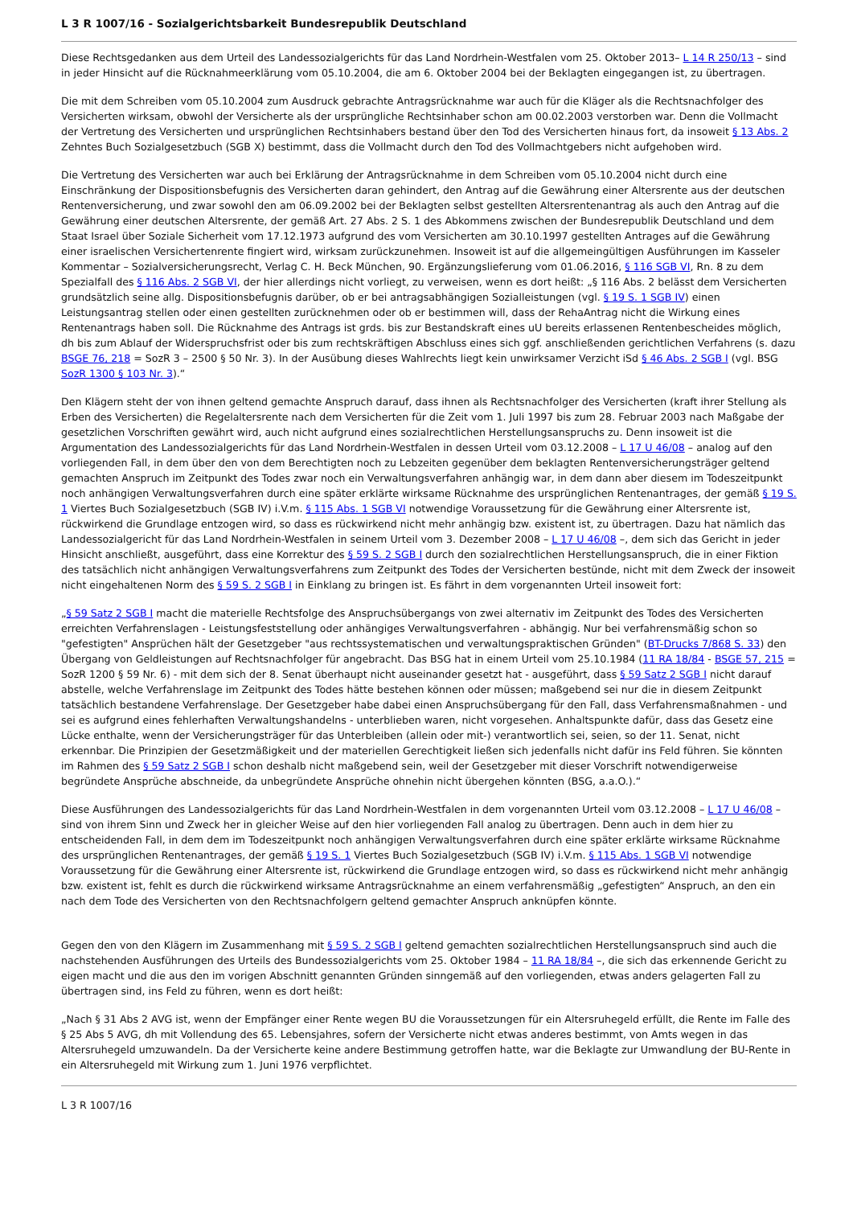L 3 R 1007/16 - Sozialgerichtsbarkeit Bundesrepublik Deutschland
Diese Rechtsgedanken aus dem Urteil des Landessozialgerichts für das Land Nordrhein-Westfalen vom 25. Oktober 2013– L 14 R 250/13 – sind in jeder Hinsicht auf die Rücknahmeerklärung vom 05.10.2004, die am 6. Oktober 2004 bei der Beklagten eingegangen ist, zu übertragen.
Die mit dem Schreiben vom 05.10.2004 zum Ausdruck gebrachte Antragsrücknahme war auch für die Kläger als die Rechtsnachfolger des Versicherten wirksam, obwohl der Versicherte als der ursprüngliche Rechtsinhaber schon am 00.02.2003 verstorben war. Denn die Vollmacht der Vertretung des Versicherten und ursprünglichen Rechtsinhabers bestand über den Tod des Versicherten hinaus fort, da insoweit § 13 Abs. 2 Zehntes Buch Sozialgesetzbuch (SGB X) bestimmt, dass die Vollmacht durch den Tod des Vollmachtgebers nicht aufgehoben wird.
Die Vertretung des Versicherten war auch bei Erklärung der Antragsrücknahme in dem Schreiben vom 05.10.2004 nicht durch eine Einschränkung der Dispositionsbefugnis des Versicherten daran gehindert, den Antrag auf die Gewährung einer Altersrente aus der deutschen Rentenversicherung, und zwar sowohl den am 06.09.2002 bei der Beklagten selbst gestellten Altersrentenantrag als auch den Antrag auf die Gewährung einer deutschen Altersrente, der gemäß Art. 27 Abs. 2 S. 1 des Abkommens zwischen der Bundesrepublik Deutschland und dem Staat Israel über Soziale Sicherheit vom 17.12.1973 aufgrund des vom Versicherten am 30.10.1997 gestellten Antrages auf die Gewährung einer israelischen Versichertenrente fingiert wird, wirksam zurückzunehmen. Insoweit ist auf die allgemeingültigen Ausführungen im Kasseler Kommentar – Sozialversicherungsrecht, Verlag C. H. Beck München, 90. Ergänzungslieferung vom 01.06.2016, § 116 SGB VI, Rn. 8 zu dem Spezialfall des § 116 Abs. 2 SGB VI, der hier allerdings nicht vorliegt, zu verweisen, wenn es dort heißt: „§ 116 Abs. 2 belässt dem Versicherten grundsätzlich seine allg. Dispositionsbefugnis darüber, ob er bei antragsabhängigen Sozialleistungen (vgl. § 19 S. 1 SGB IV) einen Leistungsantrag stellen oder einen gestellten zurücknehmen oder ob er bestimmen will, dass der RehaAntrag nicht die Wirkung eines Rentenantrags haben soll. Die Rücknahme des Antrags ist grds. bis zur Bestandskraft eines uU bereits erlassenen Rentenbescheides möglich, dh bis zum Ablauf der Widerspruchsfrist oder bis zum rechtskräftigen Abschluss eines sich ggf. anschließenden gerichtlichen Verfahrens (s. dazu BSGE 76, 218 = SozR 3 – 2500 § 50 Nr. 3). In der Ausübung dieses Wahlrechts liegt kein unwirksamer Verzicht iSd § 46 Abs. 2 SGB I (vgl. BSG SozR 1300 § 103 Nr. 3).“
Den Klägern steht der von ihnen geltend gemachte Anspruch darauf, dass ihnen als Rechtsnachfolger des Versicherten (kraft ihrer Stellung als Erben des Versicherten) die Regelaltersrente nach dem Versicherten für die Zeit vom 1. Juli 1997 bis zum 28. Februar 2003 nach Maßgabe der gesetzlichen Vorschriften gewährt wird, auch nicht aufgrund eines sozialrechtlichen Herstellungsanspruchs zu. Denn insoweit ist die Argumentation des Landessozialgerichts für das Land Nordrhein-Westfalen in dessen Urteil vom 03.12.2008 – L 17 U 46/08 – analog auf den vorliegenden Fall, in dem über den von dem Berechtigten noch zu Lebzeiten gegenüber dem beklagten Rentenversicherungsträger geltend gemachten Anspruch im Zeitpunkt des Todes zwar noch ein Verwaltungsverfahren anhängig war, in dem dann aber diesem im Todeszeitpunkt noch anhängigen Verwaltungsverfahren durch eine später erklärte wirksame Rücknahme des ursprünglichen Rentenantrages, der gemäß § 19 S. 1 Viertes Buch Sozialgesetzbuch (SGB IV) i.V.m. § 115 Abs. 1 SGB VI notwendige Voraussetzung für die Gewährung einer Altersrente ist, rückwirkend die Grundlage entzogen wird, so dass es rückwirkend nicht mehr anhängig bzw. existent ist, zu übertragen. Dazu hat nämlich das Landessozialgericht für das Land Nordrhein-Westfalen in seinem Urteil vom 3. Dezember 2008 – L 17 U 46/08 –, dem sich das Gericht in jeder Hinsicht anschließt, ausgeführt, dass eine Korrektur des § 59 S. 2 SGB I durch den sozialrechtlichen Herstellungsanspruch, die in einer Fiktion des tatsächlich nicht anhängigen Verwaltungsverfahrens zum Zeitpunkt des Todes der Versicherten bestünde, nicht mit dem Zweck der insoweit nicht eingehaltenen Norm des § 59 S. 2 SGB I in Einklang zu bringen ist. Es fährt in dem vorgenannten Urteil insoweit fort:
„§ 59 Satz 2 SGB I macht die materielle Rechtsfolge des Anspruchsübergangs von zwei alternativ im Zeitpunkt des Todes des Versicherten erreichten Verfahrenslagen - Leistungsfeststellung oder anhängiges Verwaltungsverfahren - abhängig. Nur bei verfahrensmäßig schon so "gefestigten" Ansprüchen hält der Gesetzgeber "aus rechtssystematischen und verwaltungspraktischen Gründen" (BT-Drucks 7/868 S. 33) den Übergang von Geldleistungen auf Rechtsnachfolger für angebracht. Das BSG hat in einem Urteil vom 25.10.1984 (11 RA 18/84 - BSGE 57, 215 = SozR 1200 § 59 Nr. 6) - mit dem sich der 8. Senat überhaupt nicht auseinander gesetzt hat - ausgeführt, dass § 59 Satz 2 SGB I nicht darauf abstelle, welche Verfahrenslage im Zeitpunkt des Todes hätte bestehen können oder müssen; maßgebend sei nur die in diesem Zeitpunkt tatsächlich bestandene Verfahrenslage. Der Gesetzgeber habe dabei einen Anspruchsübergang für den Fall, dass Verfahrensmaßnahmen - und sei es aufgrund eines fehlerhaften Verwaltungshandelns - unterblieben waren, nicht vorgesehen. Anhaltspunkte dafür, dass das Gesetz eine Lücke enthalte, wenn der Versicherungsträger für das Unterbleiben (allein oder mit-) verantwortlich sei, seien, so der 11. Senat, nicht erkennbar. Die Prinzipien der Gesetzmäßigkeit und der materiellen Gerechtigkeit ließen sich jedenfalls nicht dafür ins Feld führen. Sie könnten im Rahmen des § 59 Satz 2 SGB I schon deshalb nicht maßgebend sein, weil der Gesetzgeber mit dieser Vorschrift notwendigerweise begründete Ansprüche abschneide, da unbegründete Ansprüche ohnehin nicht übergehen könnten (BSG, a.a.O.).“
Diese Ausführungen des Landessozialgerichts für das Land Nordrhein-Westfalen in dem vorgenannten Urteil vom 03.12.2008 – L 17 U 46/08 – sind von ihrem Sinn und Zweck her in gleicher Weise auf den hier vorliegenden Fall analog zu übertragen. Denn auch in dem hier zu entscheidenden Fall, in dem dem im Todeszeitpunkt noch anhängigen Verwaltungsverfahren durch eine später erklärte wirksame Rücknahme des ursprünglichen Rentenantrages, der gemäß § 19 S. 1 Viertes Buch Sozialgesetzbuch (SGB IV) i.V.m. § 115 Abs. 1 SGB VI notwendige Voraussetzung für die Gewährung einer Altersrente ist, rückwirkend die Grundlage entzogen wird, so dass es rückwirkend nicht mehr anhängig bzw. existent ist, fehlt es durch die rückwirkend wirksame Antragsrücknahme an einem verfahrensmäßig „gefestigten“ Anspruch, an den ein nach dem Tode des Versicherten von den Rechtsnachfolgern geltend gemachter Anspruch anknüpfen könnte.
Gegen den von den Klägern im Zusammenhang mit § 59 S. 2 SGB I geltend gemachten sozialrechtlichen Herstellungsanspruch sind auch die nachstehenden Ausführungen des Urteils des Bundessozialgerichts vom 25. Oktober 1984 – 11 RA 18/84 –, die sich das erkennende Gericht zu eigen macht und die aus den im vorigen Abschnitt genannten Gründen sinngemäß auf den vorliegenden, etwas anders gelagerten Fall zu übertragen sind, ins Feld zu führen, wenn es dort heißt:
„Nach § 31 Abs 2 AVG ist, wenn der Empfänger einer Rente wegen BU die Voraussetzungen für ein Altersruhegeld erfüllt, die Rente im Falle des § 25 Abs 5 AVG, dh mit Vollendung des 65. Lebensjahres, sofern der Versicherte nicht etwas anderes bestimmt, von Amts wegen in das Altersruhegeld umzuwandeln. Da der Versicherte keine andere Bestimmung getroffen hatte, war die Beklagte zur Umwandlung der BU-Rente in ein Altersruhegeld mit Wirkung zum 1. Juni 1976 verpflichtet.
L 3 R 1007/16